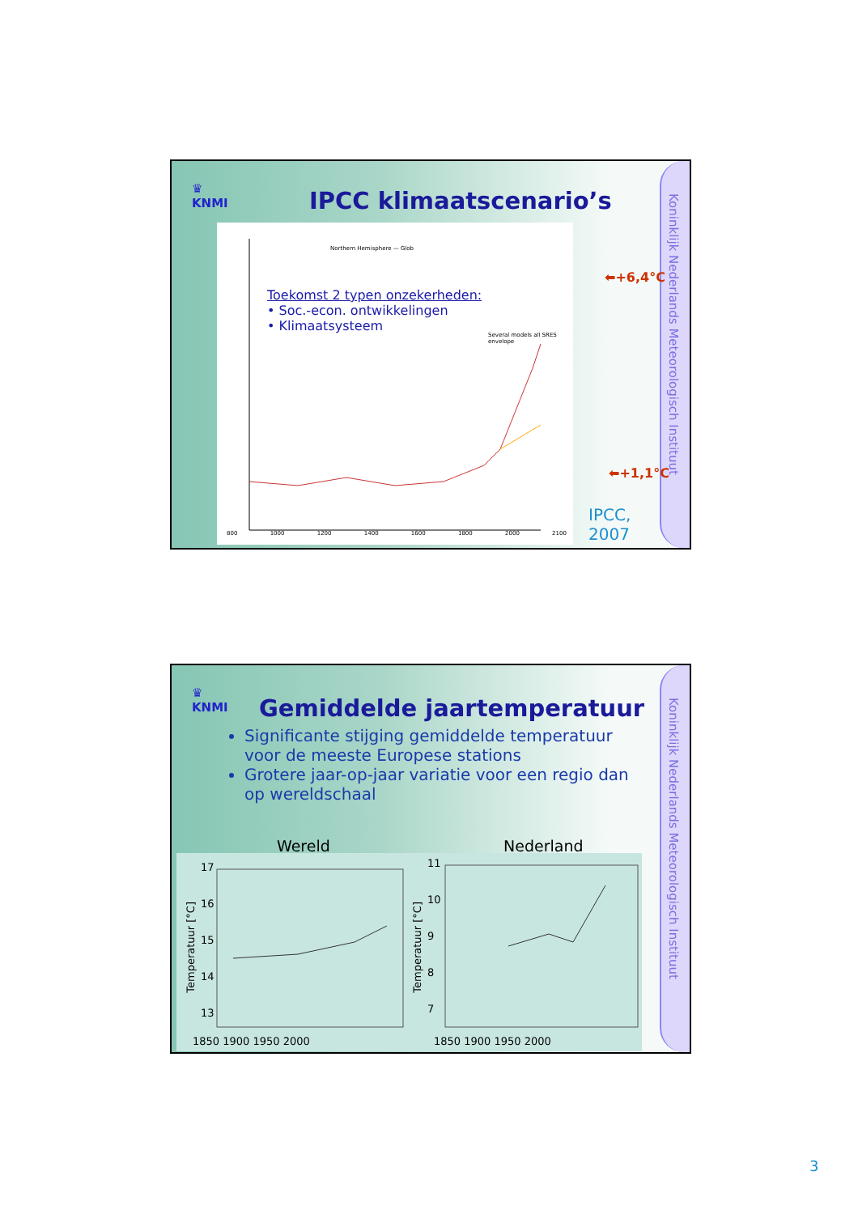Koninklijk Nederlands Meteorologisch Instituut
♛
KNMI
IPCC klimaatscenario’s
Northern Hemisphere — Glob
Toekomst 2 typen onzekerheden:
• Soc.-econ. ontwikkelingen
• Klimaatsysteem
Several models all SRES envelope
800 1000 1200 1400 1600 1800 2000 2100
⬅+6,4°C
⬅+1,1°C
IPCC,
2007
Koninklijk Nederlands Meteorologisch Instituut
♛
KNMI
Gemiddelde jaartemperatuur
Significante stijging gemiddelde temperatuur voor de meeste Europese stations
Grotere jaar-op-jaar variatie voor een regio dan op wereldschaal
Wereld Nederland
17
16
15
14
13
1850 1900 1950 2000
11
10
9
8
7
1850 1900 1950 2000
Temperatuur [°C]
Temperatuur [°C]
3